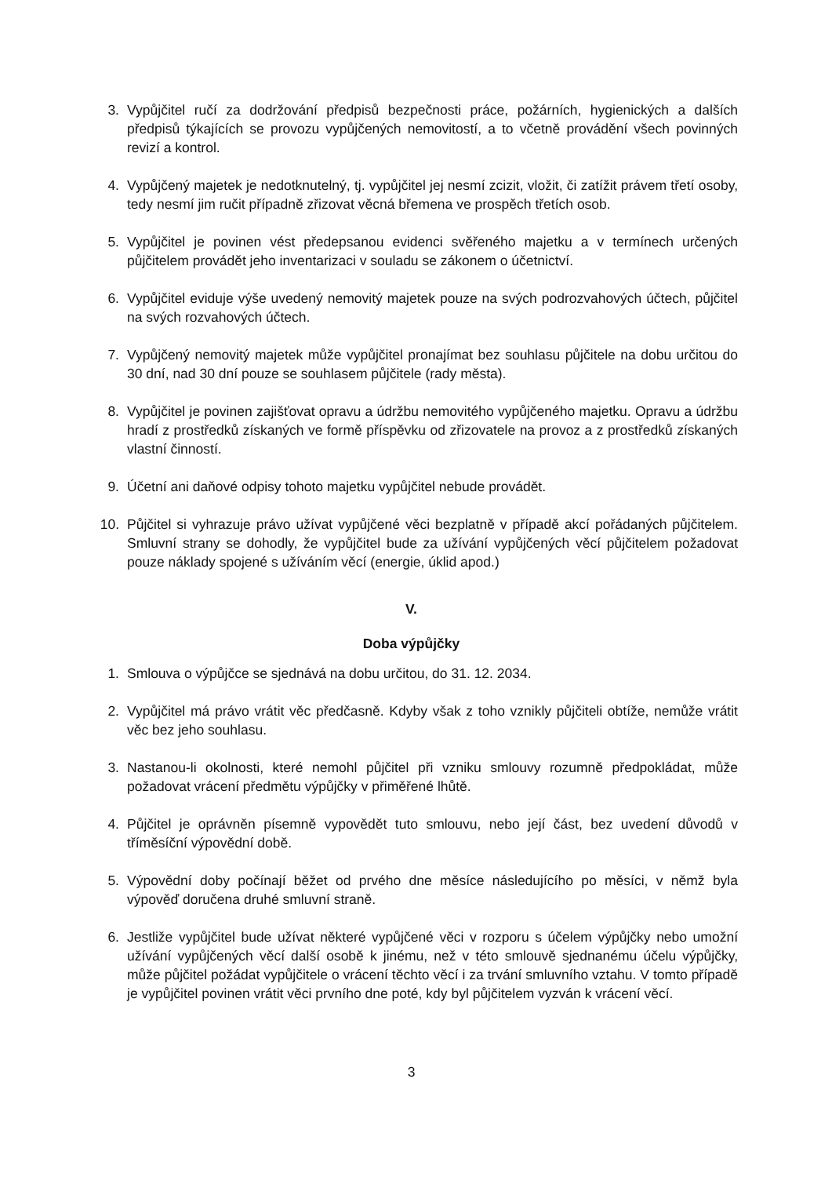3. Vypůjčitel ručí za dodržování předpisů bezpečnosti práce, požárních, hygienických a dalších předpisů týkajících se provozu vypůjčených nemovitostí, a to včetně provádění všech povinných revizí a kontrol.
4. Vypůjčený majetek je nedotknutelný, tj. vypůjčitel jej nesmí zcizit, vložit, či zatížit právem třetí osoby, tedy nesmí jim ručit případně zřizovat věcná břemena ve prospěch třetích osob.
5. Vypůjčitel je povinen vést předepsanou evidenci svěřeného majetku a v termínech určených půjčitelem provádět jeho inventarizaci v souladu se zákonem o účetnictví.
6. Vypůjčitel eviduje výše uvedený nemovitý majetek pouze na svých podrozvahových účtech, půjčitel na svých rozvahových účtech.
7. Vypůjčený nemovitý majetek může vypůjčitel pronajímat bez souhlasu půjčitele na dobu určitou do 30 dní, nad 30 dní pouze se souhlasem půjčitele (rady města).
8. Vypůjčitel je povinen zajišťovat opravu a údržbu nemovitého vypůjčeného majetku. Opravu a údržbu hradí z prostředků získaných ve formě příspěvku od zřizovatele na provoz a z prostředků získaných vlastní činností.
9. Účetní ani daňové odpisy tohoto majetku vypůjčitel nebude provádět.
10. Půjčitel si vyhrazuje právo užívat vypůjčené věci bezplatně v případě akcí pořádaných půjčitelem. Smluvní strany se dohodly, že vypůjčitel bude za užívání vypůjčených věcí půjčitelem požadovat pouze náklady spojené s užíváním věcí (energie, úklid apod.)
V.
Doba výpůjčky
1. Smlouva o výpůjčce se sjednává na dobu určitou, do 31. 12. 2034.
2. Vypůjčitel má právo vrátit věc předčasně. Kdyby však z toho vznikly půjčiteli obtíže, nemůže vrátit věc bez jeho souhlasu.
3. Nastanou-li okolnosti, které nemohl půjčitel při vzniku smlouvy rozumně předpokládat, může požadovat vrácení předmětu výpůjčky v přiměřené lhůtě.
4. Půjčitel je oprávněn písemně vypovědět tuto smlouvu, nebo její část, bez uvedení důvodů v tříměsíční výpovědní době.
5. Výpovědní doby počínají běžet od prvého dne měsíce následujícího po měsíci, v němž byla výpověď doručena druhé smluvní straně.
6. Jestliže vypůjčitel bude užívat některé vypůjčené věci v rozporu s účelem výpůjčky nebo umožní užívání vypůjčených věcí další osobě k jinému, než v této smlouvě sjednanému účelu výpůjčky, může půjčitel požádat vypůjčitele o vrácení těchto věcí i za trvání smluvního vztahu. V tomto případě je vypůjčitel povinen vrátit věci prvního dne poté, kdy byl půjčitelem vyzván k vrácení věcí.
3